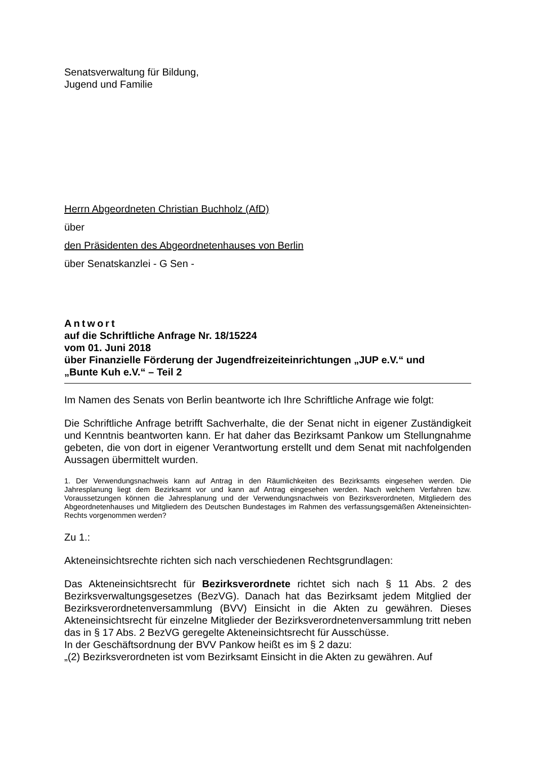Senatsverwaltung für Bildung,
Jugend und Familie
Herrn Abgeordneten Christian Buchholz (AfD)
über
den Präsidenten des Abgeordnetenhauses von Berlin
über Senatskanzlei - G Sen -
Antwort
auf die Schriftliche Anfrage Nr. 18/15224
vom 01. Juni 2018
über Finanzielle Förderung der Jugendfreizeiteinrichtungen „JUP e.V.“ und
„Bunte Kuh e.V.“ – Teil 2
Im Namen des Senats von Berlin beantworte ich Ihre Schriftliche Anfrage wie folgt:
Die Schriftliche Anfrage betrifft Sachverhalte, die der Senat nicht in eigener Zuständigkeit und Kenntnis beantworten kann. Er hat daher das Bezirksamt Pankow um Stellungnahme gebeten, die von dort in eigener Verantwortung erstellt und dem Senat mit nachfolgenden Aussagen übermittelt wurden.
1. Der Verwendungsnachweis kann auf Antrag in den Räumlichkeiten des Bezirksamts eingesehen werden. Die Jahresplanung liegt dem Bezirksamt vor und kann auf Antrag eingesehen werden. Nach welchem Verfahren bzw. Voraussetzungen können die Jahresplanung und der Verwendungsnachweis von Bezirksverordneten, Mitgliedern des Abgeordnetenhauses und Mitgliedern des Deutschen Bundestages im Rahmen des verfassungsgemäßen Akteneinsichten- Rechts vorgenommen werden?
Zu 1.:
Akteneinsichtsrechte richten sich nach verschiedenen Rechtsgrundlagen:
Das Akteneinsichtsrecht für Bezirksverordnete richtet sich nach § 11 Abs. 2 des Bezirksverwaltungsgesetzes (BezVG). Danach hat das Bezirksamt jedem Mitglied der Bezirksverordnetenversammlung (BVV) Einsicht in die Akten zu gewähren. Dieses Akteneinsichtsrecht für einzelne Mitglieder der Bezirksverordnetenversammlung tritt neben das in § 17 Abs. 2 BezVG geregelte Akteneinsichtsrecht für Ausschüsse.
In der Geschäftsordnung der BVV Pankow heißt es im § 2 dazu:
„(2) Bezirksverordneten ist vom Bezirksamt Einsicht in die Akten zu gewähren. Auf